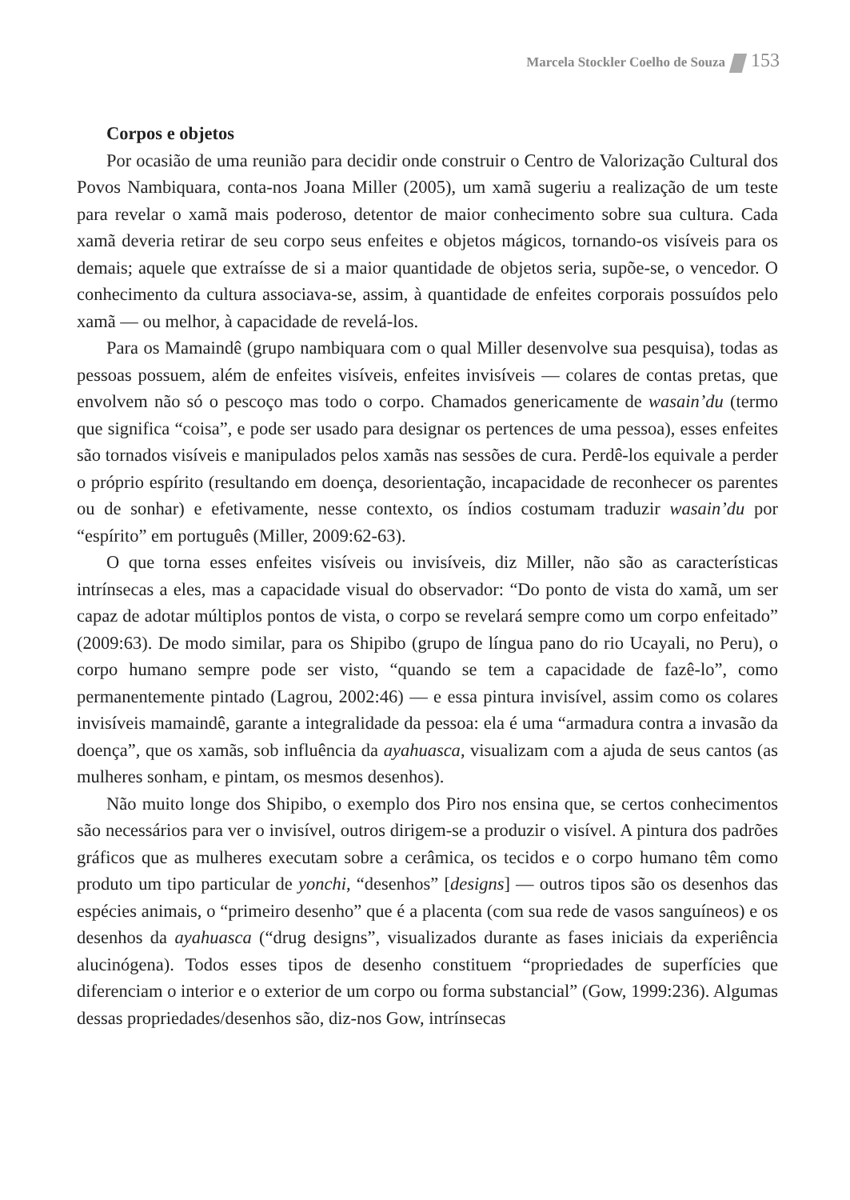Marcela Stockler Coelho de Souza 153
Corpos e objetos
Por ocasião de uma reunião para decidir onde construir o Centro de Valorização Cultural dos Povos Nambiquara, conta-nos Joana Miller (2005), um xamã sugeriu a realização de um teste para revelar o xamã mais poderoso, detentor de maior conhecimento sobre sua cultura. Cada xamã deveria retirar de seu corpo seus enfeites e objetos mágicos, tornando-os visíveis para os demais; aquele que extraísse de si a maior quantidade de objetos seria, supõe-se, o vencedor. O conhecimento da cultura associava-se, assim, à quantidade de enfeites corporais possuídos pelo xamã — ou melhor, à capacidade de revelá-los.
Para os Mamaindê (grupo nambiquara com o qual Miller desenvolve sua pesquisa), todas as pessoas possuem, além de enfeites visíveis, enfeites invisíveis — colares de contas pretas, que envolvem não só o pescoço mas todo o corpo. Chamados genericamente de wasain’du (termo que significa “coisa”, e pode ser usado para designar os pertences de uma pessoa), esses enfeites são tornados visíveis e manipulados pelos xamãs nas sessões de cura. Perdê-los equivale a perder o próprio espírito (resultando em doença, desorientação, incapacidade de reconhecer os parentes ou de sonhar) e efetivamente, nesse contexto, os índios costumam traduzir wasain’du por “espírito” em português (Miller, 2009:62-63).
O que torna esses enfeites visíveis ou invisíveis, diz Miller, não são as características intrínsecas a eles, mas a capacidade visual do observador: “Do ponto de vista do xamã, um ser capaz de adotar múltiplos pontos de vista, o corpo se revelará sempre como um corpo enfeitado” (2009:63). De modo similar, para os Shipibo (grupo de língua pano do rio Ucayali, no Peru), o corpo humano sempre pode ser visto, “quando se tem a capacidade de fazê-lo”, como permanentemente pintado (Lagrou, 2002:46) — e essa pintura invisível, assim como os colares invisíveis mamaindê, garante a integralidade da pessoa: ela é uma “armadura contra a invasão da doença”, que os xamãs, sob influência da ayahuasca, visualizam com a ajuda de seus cantos (as mulheres sonham, e pintam, os mesmos desenhos).
Não muito longe dos Shipibo, o exemplo dos Piro nos ensina que, se certos conhecimentos são necessários para ver o invisível, outros dirigem-se a produzir o visível. A pintura dos padrões gráficos que as mulheres executam sobre a cerâmica, os tecidos e o corpo humano têm como produto um tipo particular de yonchi, “desenhos” [designs] — outros tipos são os desenhos das espécies animais, o “primeiro desenho” que é a placenta (com sua rede de vasos sanguíneos) e os desenhos da ayahuasca (“drug designs”, visualizados durante as fases iniciais da experiência alucinógena). Todos esses tipos de desenho constituem “propriedades de superfícies que diferenciam o interior e o exterior de um corpo ou forma substancial” (Gow, 1999:236). Algumas dessas propriedades/desenhos são, diz-nos Gow, intrínsecas